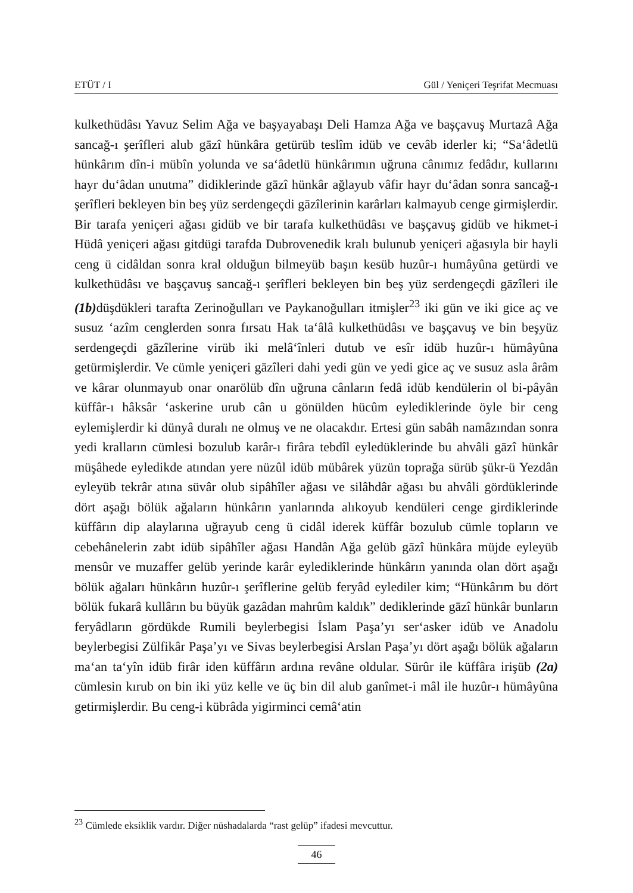ETÜT / I Gül / Yeniçeri Teşrifat Mecmuası
kulkethüdâsı Yavuz Selim Ağa ve başyayabaşı Deli Hamza Ağa ve başçavuş Murtazâ Ağa sancağ-ı şerîfleri alub gāzî hünkâra getürüb teslîm idüb ve cevâb iderler ki; “Sa‘âdetlü hünkârım dîn-i mübîn yolunda ve sa‘âdetlü hünkârımın uğruna cânımız fedâdır, kullarını hayr du‘âdan unutma” didiklerinde gāzî hünkâr ağlayub vâfir hayr du‘âdan sonra sancağ-ı şerîfleri bekleyen bin beş yüz serdengeçdi gāzîlerinin karârları kalmayub cenge girmişlerdir. Bir tarafa yeniçeri ağası gidüb ve bir tarafa kulkethüdâsı ve başçavuş gidüb ve hikmet-i Hüdâ yeniçeri ağası gitdügi tarafda Dubrovenedik kralı bulunub yeniçeri ağasıyla bir hayli ceng ü cidâldan sonra kral olduğun bilmeyüb başın kesüb huzûr-ı humâyûna getürdi ve kulkethüdâsı ve başçavuş sancağ-ı şerîfleri bekleyen bin beş yüz serdengeçdi gāzîleri ile (1b) düşdükleri tarafta Zerinoğulları ve Paykanoğulları itmişler<sup>23</sup> iki gün ve iki gice aç ve susuz ‘azîm cenglerden sonra fırsatı Hak ta‘âlâ kulkethüdâsı ve başçavuş ve bin beşyüz serdengeçdi gāzîlerine virüb iki melâ‘înleri dutub ve esîr idüb huzûr-ı hümâyûna getürmişlerdir. Ve cümle yeniçeri gāzîleri dahi yedi gün ve yedi gice aç ve susuz asla ârâm ve kârar olunmayub onar onarölüb dîn uğruna cânların fedâ idüb kendülerin ol bi-pâyân küffâr-ı hâksâr ‘askerine urub cân u gönülden hücûm eylediklerinde öyle bir ceng eylemişlerdir ki dünyâ duralı ne olmuş ve ne olacakdır. Ertesi gün sabâh namâzından sonra yedi kralların cümlesi bozulub karâr-ı firâra tebdîl eyledüklerinde bu ahvâli gāzî hünkâr müşâhede eyledikde atından yere nüzûl idüb mübârek yüzün toprağa sürüb şükr-ü Yezdân eyleyüb tekrâr atına süvâr olub sipâhîler ağası ve silâhdâr ağası bu ahvâli gördüklerinde dört aşağı bölük ağaların hünkârın yanlarında alıkoyub kendüleri cenge girdiklerinde küffârın dip alaylarına uğrayub ceng ü cidâl iderek küffâr bozulub cümle topların ve cebehânelerin zabt idüb sipâhîler ağası Handân Ağa gelüb gāzî hünkâra müjde eyleyüb mensûr ve muzaffer gelüb yerinde karâr eylediklerinde hünkârın yanında olan dört aşağı bölük ağaları hünkârın huzûr-ı şerîflerine gelüb feryâd eylediler kim; “Hünkârım bu dört bölük fukarâ kullârın bu büyük gazâdan mahrûm kaldık” dediklerinde gāzî hünkâr bunların feryâdların gördükde Rumili beylerbegisi İslam Paşa’yı ser‘asker idüb ve Anadolu beylerbegisi Zülfikâr Paşa’yı ve Sivas beylerbegisi Arslan Paşa’yı dört aşağı bölük ağaların ma‘an ta‘yîn idüb firâr iden küffârın ardına revâne oldular. Sürûr ile küffâra irişüb (2a) cümlesin kırub on bin iki yüz kelle ve üç bin dil alub ganîmet-i mâl ile huzûr-ı hümâyûna getirmişlerdir. Bu ceng-i kübrâda yigirminci cemâ‘atin
<sup>23</sup> Cümlede eksiklik vardır. Diğer nüshadalarda “rast gelüp” ifadesi mevcuttur.
46